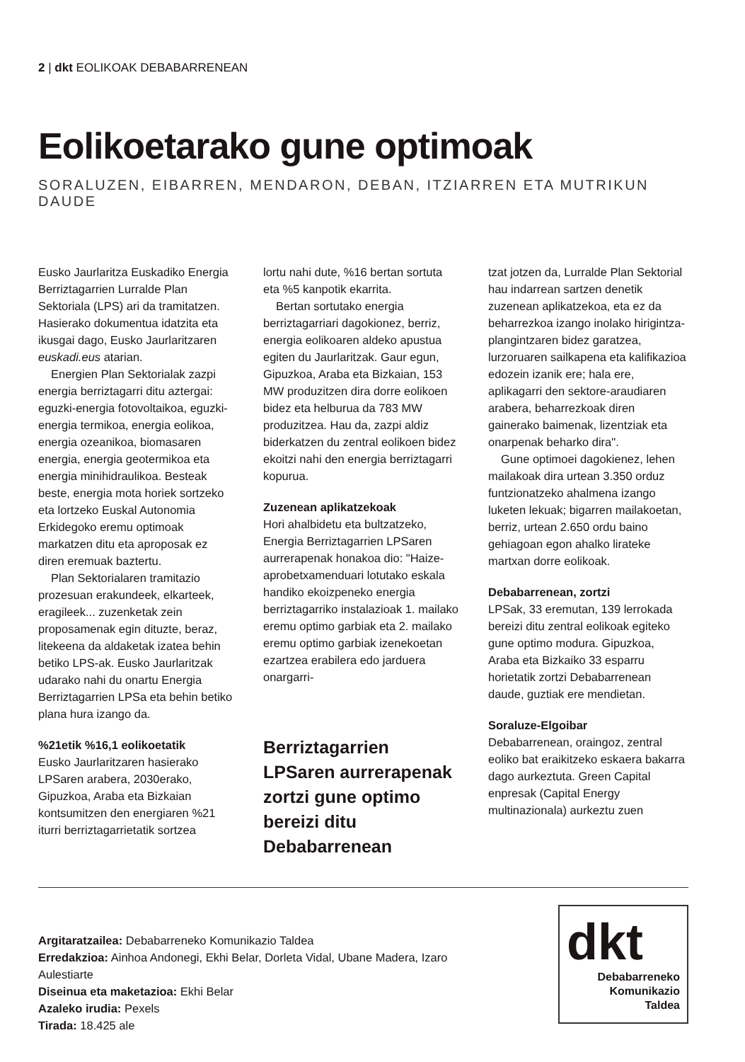2 | dkt EOLIKOAK DEBABARRENEAN
Eolikoetarako gune optimoak
SORALUZEN, EIBARREN, MENDARON, DEBAN, ITZIARREN ETA MUTRIKUN DAUDE
Eusko Jaurlaritza Euskadiko Energia Berriztagarrien Lurralde Plan Sektoriala (LPS) ari da tramitatzen. Hasierako dokumentua idatzita eta ikusgai dago, Eusko Jaurlaritzaren euskadi.eus atarian.
Energien Plan Sektorialak zazpi energia berriztagarri ditu aztergai: eguzki-energia fotovoltaikoa, eguzki-energia termikoa, energia eolikoa, energia ozeanikoa, biomasaren energia, energia geotermikoa eta energia minihidraulikoa. Besteak beste, energia mota horiek sortzeko eta lortzeko Euskal Autonomia Erkidegoko eremu optimoak markatzen ditu eta aproposak ez diren eremuak baztertu.
Plan Sektorialaren tramitazio prozesuan erakundeek, elkarteek, eragileek... zuzenketak zein proposamenak egin dituzte, beraz, litekeena da aldaketak izatea behin betiko LPS-ak. Eusko Jaurlaritzak udarako nahi du onartu Energia Berriztagarrien LPSa eta behin betiko plana hura izango da.
%21etik %16,1 eolikoetatik
Eusko Jaurlaritzaren hasierako LPSaren arabera, 2030erako, Gipuzkoa, Araba eta Bizkaian kontsumitzen den energiaren %21 iturri berriztagarrietatik sortzea
lortu nahi dute, %16 bertan sortuta eta %5 kanpotik ekarrita.
Bertan sortutako energia berriztagarriari dagokionez, berriz, energia eolikoaren aldeko apustua egiten du Jaurlaritzak. Gaur egun, Gipuzkoa, Araba eta Bizkaian, 153 MW produzitzen dira dorre eolikoen bidez eta helburua da 783 MW produzitzea. Hau da, zazpi aldiz biderkatzen du zentral eolikoen bidez ekoitzi nahi den energia berriztagarri kopurua.
Zuzenean aplikatzekoak
Hori ahalbidetu eta bultzatzeko, Energia Berriztagarrien LPSaren aurrerapenak honakoa dio: "Haize-aprobetxamenduari lotutako eskala handiko ekoizpeneko energia berriztagarriko instalazioak 1. mailako eremu optimo garbiak eta 2. mailako eremu optimo garbiak izenekoetan ezartzea erabilera edo jarduera onargarri-
Berriztagarrien LPSaren aurrerapenak zortzi gune optimo bereizi ditu Debabarrenean
tzat jotzen da, Lurralde Plan Sektorial hau indarrean sartzen denetik zuzenean aplikatzekoa, eta ez da beharrezkoa izango inolako hirigintza-plangintzaren bidez garatzea, lurzoruaren sailkapena eta kalifikazioa edozein izanik ere; hala ere, aplikagarri den sektore-araudiaren arabera, beharrezkoak diren gainerako baimenak, lizentziak eta onarpenak beharko dira".
Gune optimoei dagokienez, lehen mailakoak dira urtean 3.350 orduz funtzionatzeko ahalmena izango luketen lekuak; bigarren mailakoetan, berriz, urtean 2.650 ordu baino gehiagoan egon ahalko lirateke martxan dorre eolikoak.
Debabarrenean, zortzi
LPSak, 33 eremutan, 139 lerrokada bereizi ditu zentral eolikoak egiteko gune optimo modura. Gipuzkoa, Araba eta Bizkaiko 33 esparru horietatik zortzi Debabarrenean daude, guztiak ere mendietan.
Soraluze-Elgoibar
Debabarrenean, oraingoz, zentral eoliko bat eraikitzeko eskaera bakarra dago aurkeztuta. Green Capital enpresak (Capital Energy multinazionala) aurkeztu zuen
Argitaratzailea: Debabarreneko Komunikazio Taldea
Erredakzioa: Ainhoa Andonegi, Ekhi Belar, Dorleta Vidal, Ubane Madera, Izaro Aulestiarte
Diseinua eta maketazioa: Ekhi Belar
Azaleko irudia: Pexels
Tirada: 18.425 ale
dkt
Debabarreneko
Komunikazio
Taldea